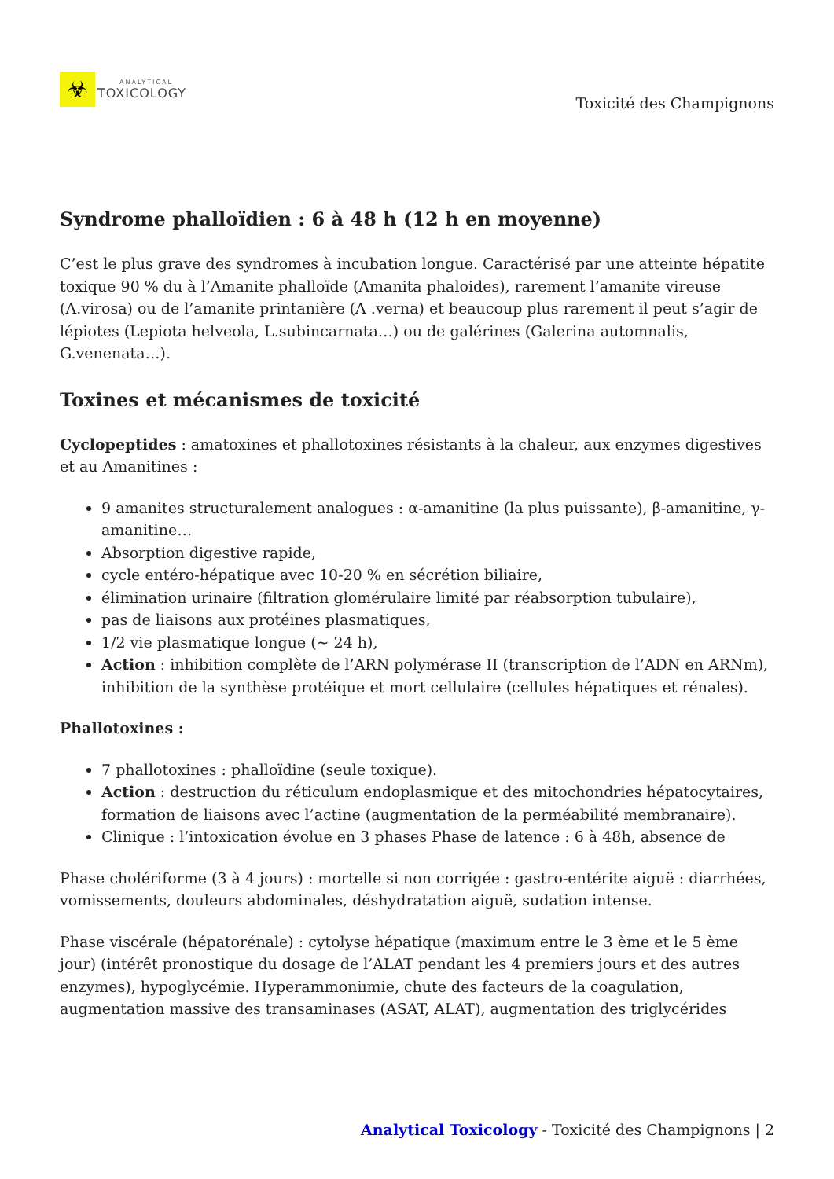☣
ANALYTICAL
TOXICOLOGY
Toxicité des Champignons
Syndrome phalloïdien : 6 à 48 h (12 h en moyenne)
C’est le plus grave des syndromes à incubation longue. Caractérisé par une atteinte hépatite toxique 90 % du à l’Amanite phalloïde (Amanita phaloides), rarement l’amanite vireuse (A.virosa) ou de l’amanite printanière (A .verna) et beaucoup plus rarement il peut s’agir de lépiotes (Lepiota helveola, L.subincarnata…) ou de galérines (Galerina automnalis, G.venenata…).
Toxines et mécanismes de toxicité
Cyclopeptides : amatoxines et phallotoxines résistants à la chaleur, aux enzymes digestives et au Amanitines :
9 amanites structuralement analogues : α-amanitine (la plus puissante), β-amanitine, γ-amanitine…
Absorption digestive rapide,
cycle entéro-hépatique avec 10-20 % en sécrétion biliaire,
élimination urinaire (filtration glomérulaire limité par réabsorption tubulaire),
pas de liaisons aux protéines plasmatiques,
1/2 vie plasmatique longue (~ 24 h),
Action : inhibition complète de l’ARN polymérase II (transcription de l’ADN en ARNm), inhibition de la synthèse protéique et mort cellulaire (cellules hépatiques et rénales).
Phallotoxines :
7 phallotoxines : phalloïdine (seule toxique).
Action : destruction du réticulum endoplasmique et des mitochondries hépatocytaires, formation de liaisons avec l’actine (augmentation de la perméabilité membranaire).
Clinique : l’intoxication évolue en 3 phases Phase de latence : 6 à 48h, absence de
Phase cholériforme (3 à 4 jours) : mortelle si non corrigée : gastro-entérite aiguë : diarrhées, vomissements, douleurs abdominales, déshydratation aiguë, sudation intense.
Phase viscérale (hépatorénale) : cytolyse hépatique (maximum entre le 3 ème et le 5 ème jour) (intérêt pronostique du dosage de l’ALAT pendant les 4 premiers jours et des autres enzymes), hypoglycémie. Hyperammoniımie, chute des facteurs de la coagulation, augmentation massive des transaminases (ASAT, ALAT), augmentation des triglycérides
Analytical Toxicology - Toxicité des Champignons | 2